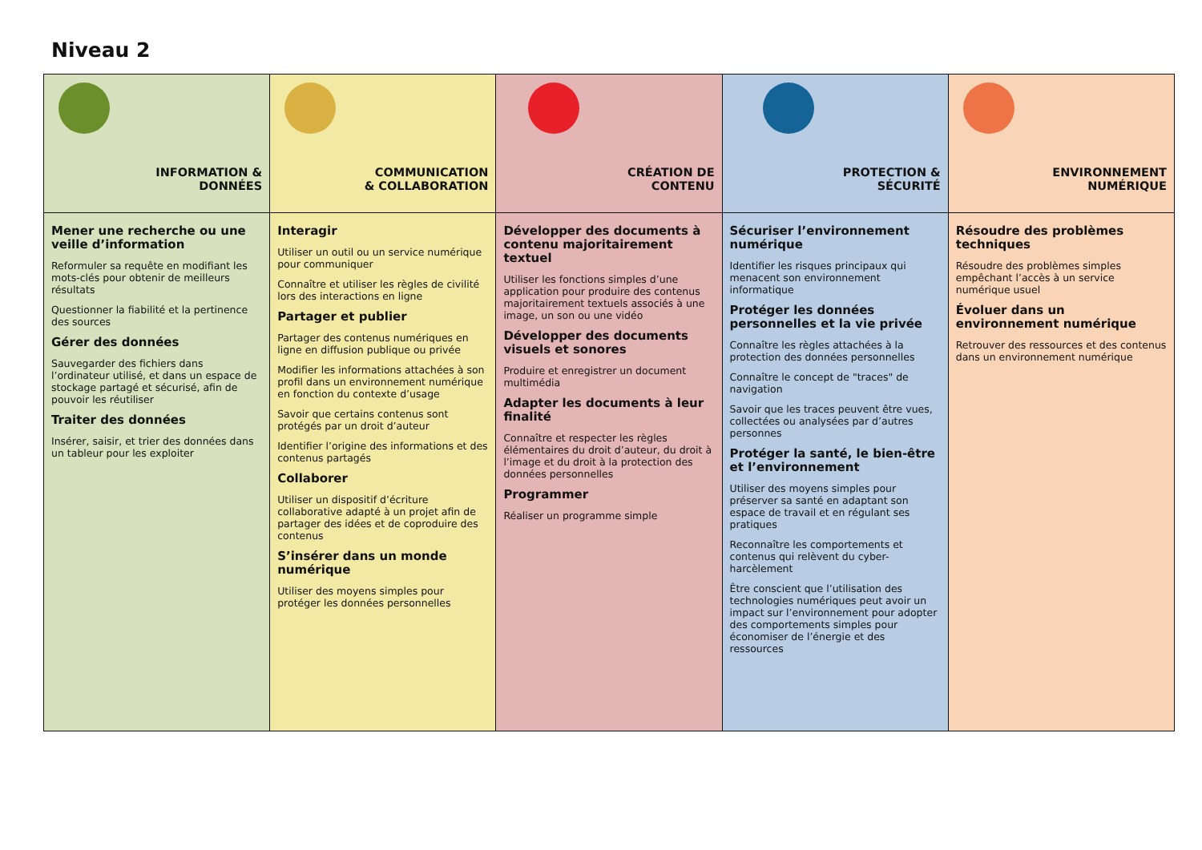Niveau 2
| INFORMATION & DONNÉES | COMMUNICATION & COLLABORATION | CRÉATION DE CONTENU | PROTECTION & SÉCURITÉ | ENVIRONNEMENT NUMÉRIQUE |
| Mener une recherche ou une veille d’information Reformuler sa requête en modifiant les mots-clés pour obtenir de meilleurs résultats Questionner la fiabilité et la pertinence des sources Gérer des données Sauvegarder des fichiers dans l’ordinateur utilisé, et dans un espace de stockage partagé et sécurisé, afin de pouvoir les réutiliser Traiter des données Insérer, saisir, et trier des données dans un tableur pour les exploiter | Interagir Utiliser un outil ou un service numérique pour communiquer Connaître et utiliser les règles de civilité lors des interactions en ligne Partager et publier Partager des contenus numériques en ligne en diffusion publique ou privée Modifier les informations attachées à son profil dans un environnement numérique en fonction du contexte d’usage Savoir que certains contenus sont protégés par un droit d’auteur Identifier l’origine des informations et des contenus partagés Collaborer Utiliser un dispositif d’écriture collaborative adapté à un projet afin de partager des idées et de coproduire des contenus S’insérer dans un monde numérique Utiliser des moyens simples pour protéger les données personnelles | Développer des documents à contenu majoritairement textuel Utiliser les fonctions simples d’une application pour produire des contenus majoritairement textuels associés à une image, un son ou une vidéo Développer des documents visuels et sonores Produire et enregistrer un document multimédia Adapter les documents à leur finalité Connaître et respecter les règles élémentaires du droit d’auteur, du droit à l’image et du droit à la protection des données personnelles Programmer Réaliser un programme simple | Sécuriser l’environnement numérique Identifier les risques principaux qui menacent son environnement informatique Protéger les données personnelles et la vie privée Connaître les règles attachées à la protection des données personnelles Connaître le concept de "traces" de navigation Savoir que les traces peuvent être vues, collectées ou analysées par d’autres personnes Protéger la santé, le bien-être et l’environnement Utiliser des moyens simples pour préserver sa santé en adaptant son espace de travail et en régulant ses pratiques Reconnaître les comportements et contenus qui relèvent du cyber-harcèlement Être conscient que l’utilisation des technologies numériques peut avoir un impact sur l’environnement pour adopter des comportements simples pour économiser de l’énergie et des ressources | Résoudre des problèmes techniques Résoudre des problèmes simples empêchant l’accès à un service numérique usuel Évoluer dans un environnement numérique Retrouver des ressources et des contenus dans un environnement numérique |